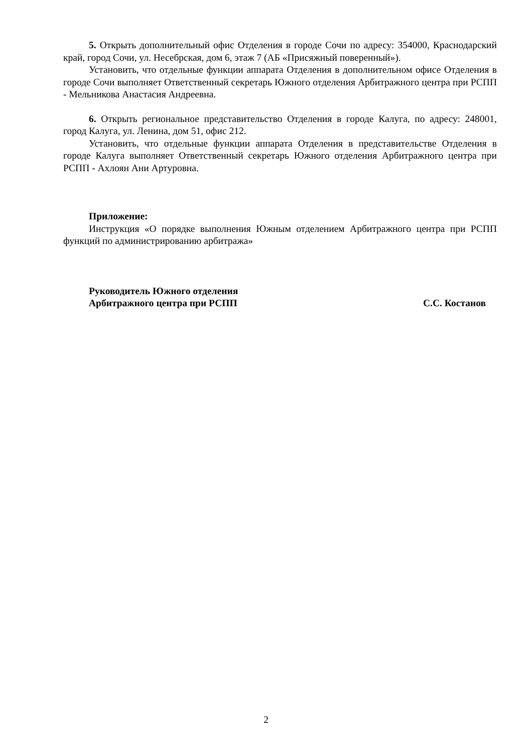5. Открыть дополнительный офис Отделения в городе Сочи по адресу: 354000, Краснодарский край, город Сочи, ул. Несебрская, дом 6, этаж 7 (АБ «Присяжный поверенный»).
Установить, что отдельные функции аппарата Отделения в дополнительном офисе Отделения в городе Сочи выполняет Ответственный секретарь Южного отделения Арбитражного центра при РСПП - Мельникова Анастасия Андреевна.
6. Открыть региональное представительство Отделения в городе Калуга, по адресу: 248001, город Калуга, ул. Ленина, дом 51, офис 212.
Установить, что отдельные функции аппарата Отделения в представительстве Отделения в городе Калуга выполняет Ответственный секретарь Южного отделения Арбитражного центра при РСПП - Ахлоян Ани Артуровна.
Приложение:
Инструкция «О порядке выполнения Южным отделением Арбитражного центра при РСПП функций по администрированию арбитража»
Руководитель Южного отделения
Арбитражного центра при РСПП
С.С. Костанов
2